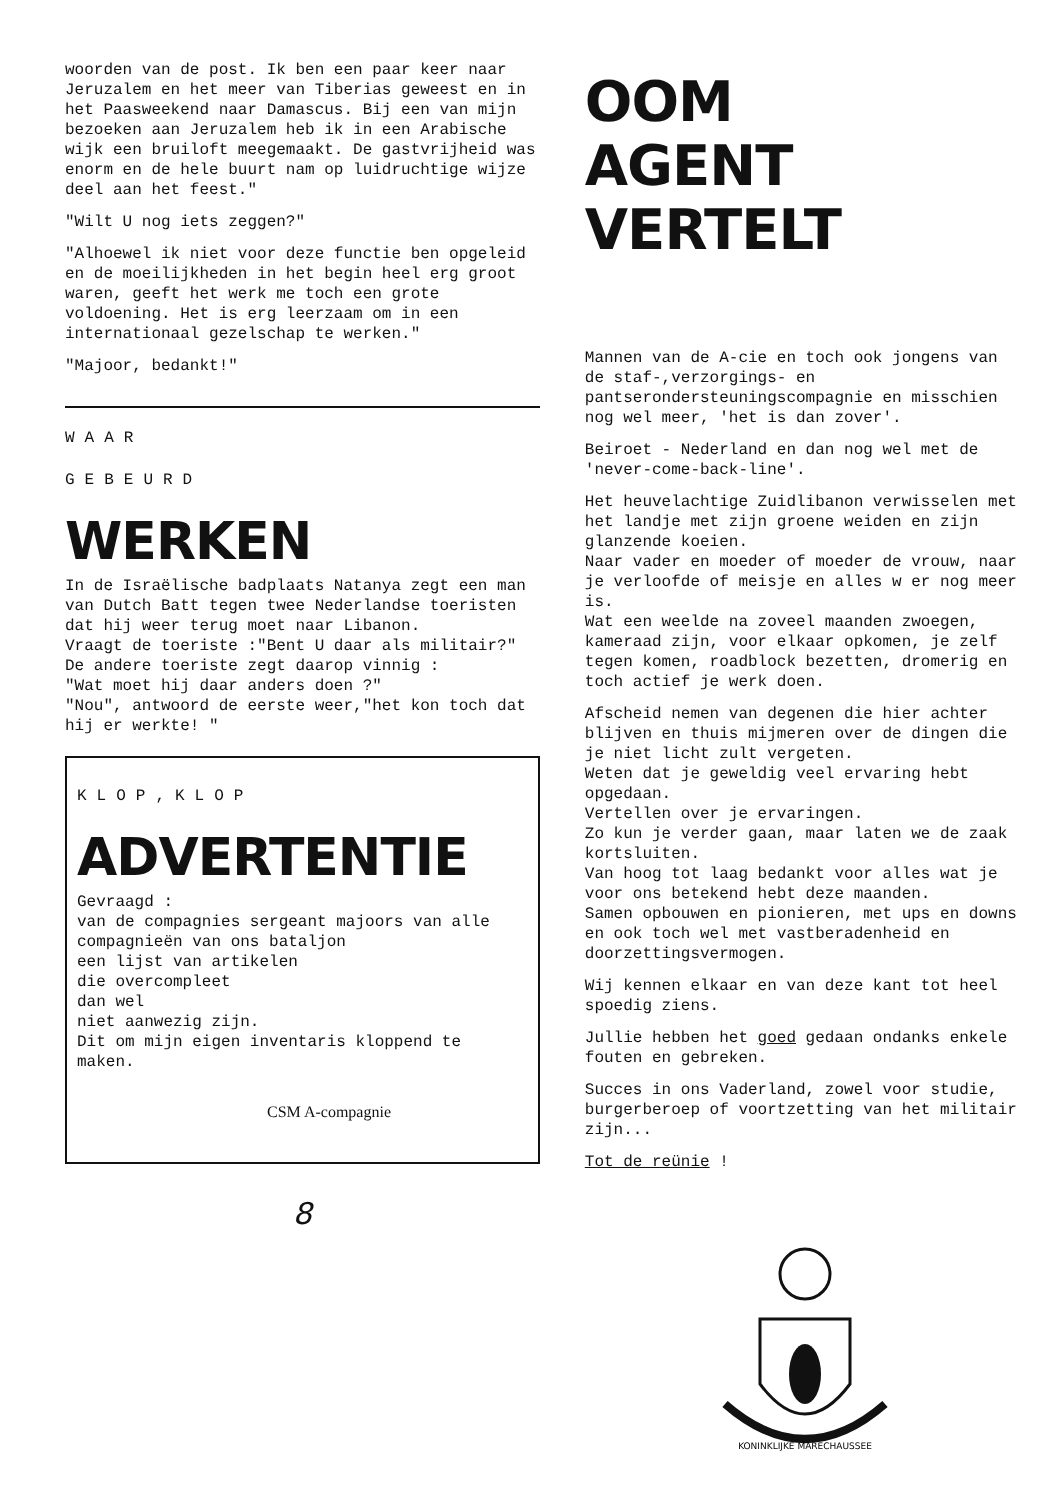woorden van de post. Ik ben een paar keer naar Jeruzalem en het meer van Tiberias geweest en in het Paasweekend naar Damascus. Bij een van mijn bezoeken aan Jeruzalem heb ik in een Arabische wijk een bruiloft meegemaakt. De gastvrijheid was enorm en de hele buurt nam op luidruchtige wijze deel aan het feest."
"Wilt U nog iets zeggen?"
"Alhoewel ik niet voor deze functie ben opgeleid en de moeilijkheden in het begin heel erg groot waren, geeft het werk me toch een grote voldoening. Het is erg leerzaam om in een internationaal gezelschap te werken."
"Majoor, bedankt!"
WAAR
GEBEURD
WERKEN
In de Israëlische badplaats Natanya zegt een man van Dutch Batt tegen twee Nederlandse toeristen dat hij weer terug moet naar Libanon.
Vraagt de toeriste :"Bent U daar als militair?"
De andere toeriste zegt daarop vinnig :
"Wat moet hij daar anders doen ?"
"Nou", antwoord de eerste weer,"het kon toch dat hij er werkte! "
KLOP,KLOP
ADVERTENTIE
Gevraagd :
van de compagnies sergeant majoors van alle compagnieën van ons bataljon
een lijst van artikelen
die overcompleet
dan wel
niet aanwezig zijn.
Dit om mijn eigen inventaris kloppend te maken.
CSM A-compagnie
8
OOM
AGENT
VERTELT
Mannen van de A-cie en toch ook jongens van de staf-,verzorgings- en pantserondersteuningscompagnie en misschien nog wel meer, 'het is dan zover'.
Beiroet - Nederland en dan nog wel met de 'never-come-back-line'.
Het heuvelachtige Zuidlibanon verwisselen met het landje met zijn groene weiden en zijn glanzende koeien.
Naar vader en moeder of moeder de vrouw, naar je verloofde of meisje en alles w er nog meer is.
Wat een weelde na zoveel maanden zwoegen, kameraad zijn, voor elkaar opkomen, je zelf tegen komen, roadblock bezetten, dromerig en toch actief je werk doen.
Afscheid nemen van degenen die hier achter blijven en thuis mijmeren over de dingen die je niet licht zult vergeten.
Weten dat je geweldig veel ervaring hebt opgedaan.
Vertellen over je ervaringen.
Zo kun je verder gaan, maar laten we de zaak kortsluiten.
Van hoog tot laag bedankt voor alles wat je voor ons betekend hebt deze maanden.
Samen opbouwen en pionieren, met ups en downs en ook toch wel met vastberadenheid en doorzettingsvermogen.
Wij kennen elkaar en van deze kant tot heel spoedig ziens.
Jullie hebben het goed gedaan ondanks enkele fouten en gebreken.
Succes in ons Vaderland, zowel voor studie, burgerberoep of voortzetting van het militair zijn...
Tot de reünie !
KONINKLIJKE MARECHAUSSEE